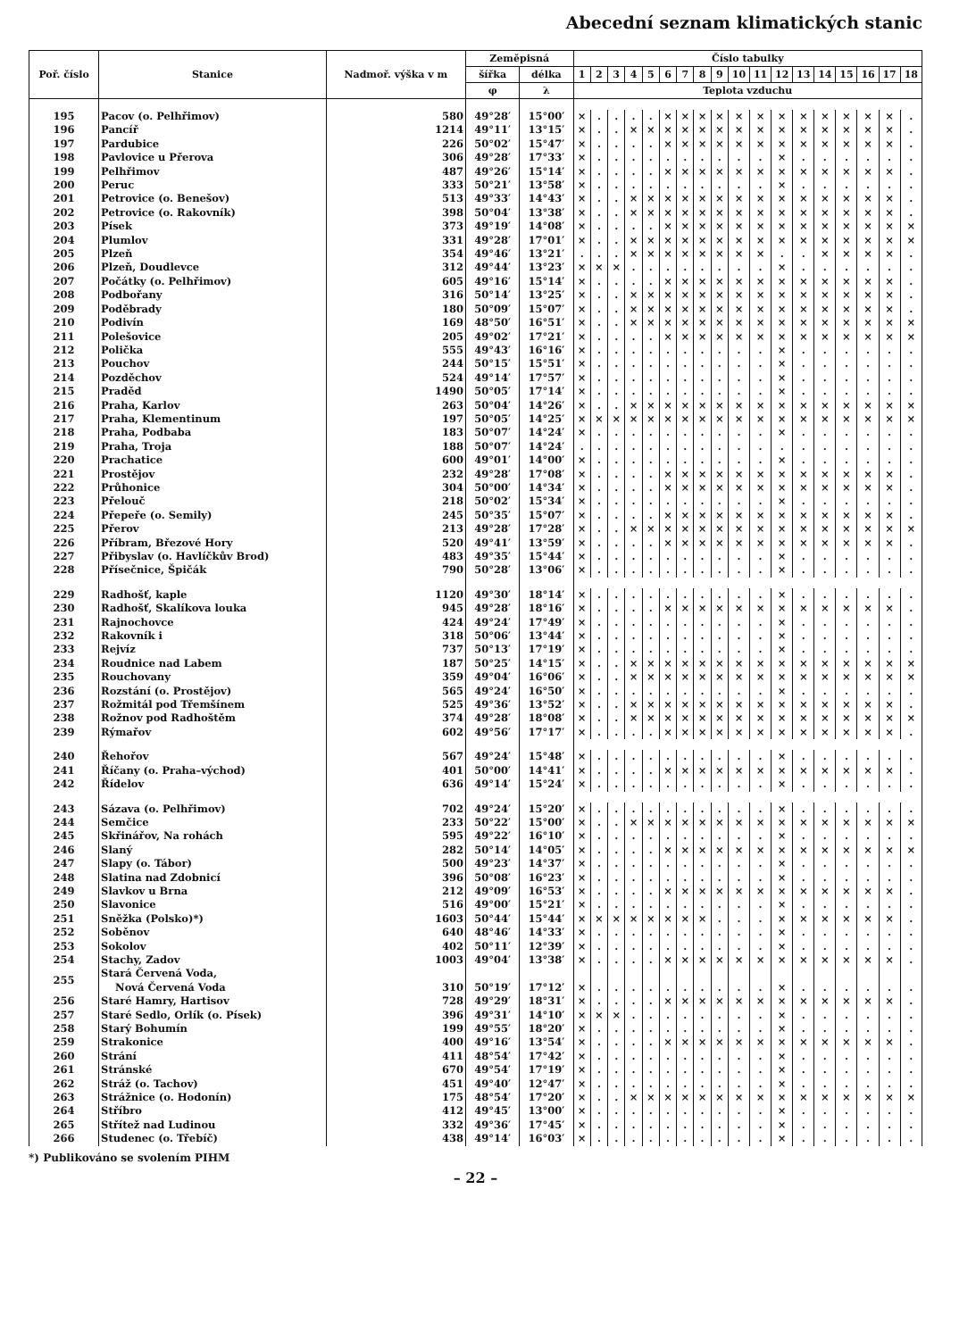Abecední seznam klimatických stanic
| Poř. číslo | Stanice | Nadmoř. výška v m | Zeměpisná | | Číslo tabulky | | | | | | | | | | | | | | | | | |
| --- | --- | --- | --- | --- | --- | --- | --- | --- | --- | --- | --- | --- | --- | --- | --- | --- | --- | --- | --- | --- | --- | --- |
| | | | šířka | délka | 1 | 2 | 3 | 4 | 5 | 6 | 7 | 8 | 9 | 10 | 11 | 12 | 13 | 14 | 15 | 16 | 17 | 18 |
| | | | φ | λ | Teplota vzduchu | | | | | | | | | | | | | | | | | |
| 195 | Pacov (o. Pelhřimov) | 580 | 49°28′ | 15°00′ | × | . | . | . | . | × | × | × | × | × | × | × | × | × | × | × | × | . |
| 196 | Pancíř | 1214 | 49°11′ | 13°15′ | × | . | . | × | × | × | × | × | × | × | × | × | × | × | × | × | × | . |
| 197 | Pardubice | 226 | 50°02′ | 15°47′ | × | . | . | . | . | × | × | × | × | × | × | × | × | × | × | × | × | . |
| 198 | Pavlovice u Přerova | 306 | 49°28′ | 17°33′ | × | . | . | . | . | . | . | . | . | . | . | × | . | . | . | . | . | . |
| 199 | Pelhřimov | 487 | 49°26′ | 15°14′ | × | . | . | . | . | × | × | × | × | × | × | × | × | × | × | × | × | . |
| 200 | Peruc | 333 | 50°21′ | 13°58′ | × | . | . | . | . | . | . | . | . | . | . | × | . | . | . | . | . | . |
| 201 | Petrovice (o. Benešov) | 513 | 49°33′ | 14°43′ | × | . | . | × | × | × | × | × | × | × | × | × | × | × | × | × | × | . |
| 202 | Petrovice (o. Rakovník) | 398 | 50°04′ | 13°38′ | × | . | . | × | × | × | × | × | × | × | × | × | × | × | × | × | × | . |
| 203 | Písek | 373 | 49°19′ | 14°08′ | × | . | . | . | . | × | × | × | × | × | × | × | × | × | × | × | × | × |
| 204 | Plumlov | 331 | 49°28′ | 17°01′ | × | . | . | × | × | × | × | × | × | × | × | × | × | × | × | × | × | × |
| 205 | Plzeň | 354 | 49°46′ | 13°21′ | . | . | . | × | × | × | × | × | × | × | × | . | . | × | × | × | × | . |
| 206 | Plzeň, Doudlevce | 312 | 49°44′ | 13°23′ | × | × | × | . | . | . | . | . | . | . | . | × | . | . | . | . | . | . |
| 207 | Počátky (o. Pelhřimov) | 605 | 49°16′ | 15°14′ | × | . | . | . | . | × | × | × | × | × | × | × | × | × | × | × | × | . |
| 208 | Podbořany | 316 | 50°14′ | 13°25′ | × | . | . | × | × | × | × | × | × | × | × | × | × | × | × | × | × | . |
| 209 | Poděbrady | 180 | 50°09′ | 15°07′ | × | . | . | × | × | × | × | × | × | × | × | × | × | × | × | × | × | . |
| 210 | Podivín | 169 | 48°50′ | 16°51′ | × | . | . | × | × | × | × | × | × | × | × | × | × | × | × | × | × | × |
| 211 | Polešovice | 205 | 49°02′ | 17°21′ | × | . | . | . | . | × | × | × | × | × | × | × | × | × | × | × | × | × |
| 212 | Polička | 555 | 49°43′ | 16°16′ | × | . | . | . | . | . | . | . | . | . | . | × | . | . | . | . | . | . |
| 213 | Pouchov | 244 | 50°15′ | 15°51′ | × | . | . | . | . | . | . | . | . | . | . | × | . | . | . | . | . | . |
| 214 | Pozděchov | 524 | 49°14′ | 17°57′ | × | . | . | . | . | . | . | . | . | . | . | × | . | . | . | . | . | . |
| 215 | Praděd | 1490 | 50°05′ | 17°14′ | × | . | . | . | . | . | . | . | . | . | . | × | . | . | . | . | . | . |
| 216 | Praha, Karlov | 263 | 50°04′ | 14°26′ | × | . | . | × | × | × | × | × | × | × | × | × | × | × | × | × | × | × |
| 217 | Praha, Klementinum | 197 | 50°05′ | 14°25′ | × | × | × | × | × | × | × | × | × | × | × | × | × | × | × | × | × | × |
| 218 | Praha, Podbaba | 183 | 50°07′ | 14°24′ | × | . | . | . | . | . | . | . | . | . | . | × | . | . | . | . | . | . |
| 219 | Praha, Troja | 188 | 50°07′ | 14°24′ | . | . | . | . | . | . | . | . | . | . | . | . | . | . | . | . | . | . |
| 220 | Prachatice | 600 | 49°01′ | 14°00′ | × | . | . | . | . | . | . | . | . | . | . | × | . | . | . | . | . | . |
| 221 | Prostějov | 232 | 49°28′ | 17°08′ | × | . | . | . | . | × | × | × | × | × | × | × | × | × | × | × | × | . |
| 222 | Průhonice | 304 | 50°00′ | 14°34′ | × | . | . | . | . | × | × | × | × | × | × | × | × | × | × | × | × | . |
| 223 | Přelouč | 218 | 50°02′ | 15°34′ | × | . | . | . | . | . | . | . | . | . | . | × | . | . | . | . | . | . |
| 224 | Přepeře (o. Semily) | 245 | 50°35′ | 15°07′ | × | . | . | . | . | × | × | × | × | × | × | × | × | × | × | × | × | . |
| 225 | Přerov | 213 | 49°28′ | 17°28′ | × | . | . | × | × | × | × | × | × | × | × | × | × | × | × | × | × | × |
| 226 | Příbram, Březové Hory | 520 | 49°41′ | 13°59′ | × | . | . | . | . | × | × | × | × | × | × | × | × | × | × | × | × | . |
| 227 | Přibyslav (o. Havlíčkův Brod) | 483 | 49°35′ | 15°44′ | × | . | . | . | . | . | . | . | . | . | . | × | . | . | . | . | . | . |
| 228 | Přísečnice, Špičák | 790 | 50°28′ | 13°06′ | × | . | . | . | . | . | . | . | . | . | . | × | . | . | . | . | . | . |
| 229 | Radhošť, kaple | 1120 | 49°30′ | 18°14′ | × | . | . | . | . | . | . | . | . | . | . | × | . | . | . | . | . | . |
| 230 | Radhošť, Skalíkova louka | 945 | 49°28′ | 18°16′ | × | . | . | . | . | × | × | × | × | × | × | × | × | × | × | × | × | . |
| 231 | Rajnochovce | 424 | 49°24′ | 17°49′ | × | . | . | . | . | . | . | . | . | . | . | × | . | . | . | . | . | . |
| 232 | Rakovník i | 318 | 50°06′ | 13°44′ | × | . | . | . | . | . | . | . | . | . | . | × | . | . | . | . | . | . |
| 233 | Rejvíz | 737 | 50°13′ | 17°19′ | × | . | . | . | . | . | . | . | . | . | . | × | . | . | . | . | . | . |
| 234 | Roudnice nad Labem | 187 | 50°25′ | 14°15′ | × | . | . | × | × | × | × | × | × | × | × | × | × | × | × | × | × | × |
| 235 | Rouchovany | 359 | 49°04′ | 16°06′ | × | . | . | × | × | × | × | × | × | × | × | × | × | × | × | × | × | × |
| 236 | Rozstání (o. Prostějov) | 565 | 49°24′ | 16°50′ | × | . | . | . | . | . | . | . | . | . | . | × | . | . | . | . | . | . |
| 237 | Rožmitál pod Třemšínem | 525 | 49°36′ | 13°52′ | × | . | . | × | × | × | × | × | × | × | × | × | × | × | × | × | × | . |
| 238 | Rožnov pod Radhoštěm | 374 | 49°28′ | 18°08′ | × | . | . | × | × | × | × | × | × | × | × | × | × | × | × | × | × | × |
| 239 | Rýmařov | 602 | 49°56′ | 17°17′ | × | . | . | . | . | × | × | × | × | × | × | × | × | × | × | × | × | . |
| 240 | Řehořov | 567 | 49°24′ | 15°48′ | × | . | . | . | . | . | . | . | . | . | . | × | . | . | . | . | . | . |
| 241 | Říčany (o. Praha–východ) | 401 | 50°00′ | 14°41′ | × | . | . | . | . | × | × | × | × | × | × | × | × | × | × | × | × | . |
| 242 | Řídelov | 636 | 49°14′ | 15°24′ | × | . | . | . | . | . | . | . | . | . | . | × | . | . | . | . | . | . |
| 243 | Sázava (o. Pelhřimov) | 702 | 49°24′ | 15°20′ | × | . | . | . | . | . | . | . | . | . | . | × | . | . | . | . | . | . |
| 244 | Semčice | 233 | 50°22′ | 15°00′ | × | . | . | × | × | × | × | × | × | × | × | × | × | × | × | × | × | × |
| 245 | Skřinářov, Na rohách | 595 | 49°22′ | 16°10′ | × | . | . | . | . | . | . | . | . | . | . | × | . | . | . | . | . | . |
| 246 | Slaný | 282 | 50°14′ | 14°05′ | × | . | . | . | . | × | × | × | × | × | × | × | × | × | × | × | × | × |
| 247 | Slapy (o. Tábor) | 500 | 49°23′ | 14°37′ | × | . | . | . | . | . | . | . | . | . | . | × | . | . | . | . | . | . |
| 248 | Slatina nad Zdobnicí | 396 | 50°08′ | 16°23′ | × | . | . | . | . | . | . | . | . | . | . | × | . | . | . | . | . | . |
| 249 | Slavkov u Brna | 212 | 49°09′ | 16°53′ | × | . | . | . | . | × | × | × | × | × | × | × | × | × | × | × | × | . |
| 250 | Slavonice | 516 | 49°00′ | 15°21′ | × | . | . | . | . | . | . | . | . | . | . | × | . | . | . | . | . | . |
| 251 | Sněžka (Polsko)*) | 1603 | 50°44′ | 15°44′ | × | × | × | × | × | × | × | × | . | . | . | × | × | × | × | × | × | . |
| 252 | Soběnov | 640 | 48°46′ | 14°33′ | × | . | . | . | . | . | . | . | . | . | . | × | . | . | . | . | . | . |
| 253 | Sokolov | 402 | 50°11′ | 12°39′ | × | . | . | . | . | . | . | . | . | . | . | × | . | . | . | . | . | . |
| 254 | Stachy, Zadov | 1003 | 49°04′ | 13°38′ | × | . | . | . | . | × | × | × | × | × | × | × | × | × | × | × | × | . |
| 255 | Stará Červená Voda, Nová Červená Voda | 310 | 50°19′ | 17°12′ | × | . | . | . | . | . | . | . | . | . | . | × | . | . | . | . | . | . |
| 256 | Staré Hamry, Hartisov | 728 | 49°29′ | 18°31′ | × | . | . | . | . | × | × | × | × | × | × | × | × | × | × | × | × | . |
| 257 | Staré Sedlo, Orlík (o. Písek) | 396 | 49°31′ | 14°10′ | × | × | × | . | . | . | . | . | . | . | . | × | . | . | . | . | . | . |
| 258 | Starý Bohumín | 199 | 49°55′ | 18°20′ | × | . | . | . | . | . | . | . | . | . | . | × | . | . | . | . | . | . |
| 259 | Strakonice | 400 | 49°16′ | 13°54′ | × | . | . | . | . | × | × | × | × | × | × | × | × | × | × | × | × | . |
| 260 | Strání | 411 | 48°54′ | 17°42′ | × | . | . | . | . | . | . | . | . | . | . | × | . | . | . | . | . | . |
| 261 | Stránské | 670 | 49°54′ | 17°19′ | × | . | . | . | . | . | . | . | . | . | . | × | . | . | . | . | . | . |
| 262 | Stráž (o. Tachov) | 451 | 49°40′ | 12°47′ | × | . | . | . | . | . | . | . | . | . | . | × | . | . | . | . | . | . |
| 263 | Strážnice (o. Hodonín) | 175 | 48°54′ | 17°20′ | × | . | . | × | × | × | × | × | × | × | × | × | × | × | × | × | × | × |
| 264 | Stříbro | 412 | 49°45′ | 13°00′ | × | . | . | . | . | . | . | . | . | . | . | × | . | . | . | . | . | . |
| 265 | Střítež nad Ludinou | 332 | 49°36′ | 17°45′ | × | . | . | . | . | . | . | . | . | . | . | × | . | . | . | . | . | . |
| 266 | Studenec (o. Třebíč) | 438 | 49°14′ | 16°03′ | × | . | . | . | . | . | . | . | . | . | . | × | . | . | . | . | . | . |
*) Publikováno se svolením PIHM
– 22 –